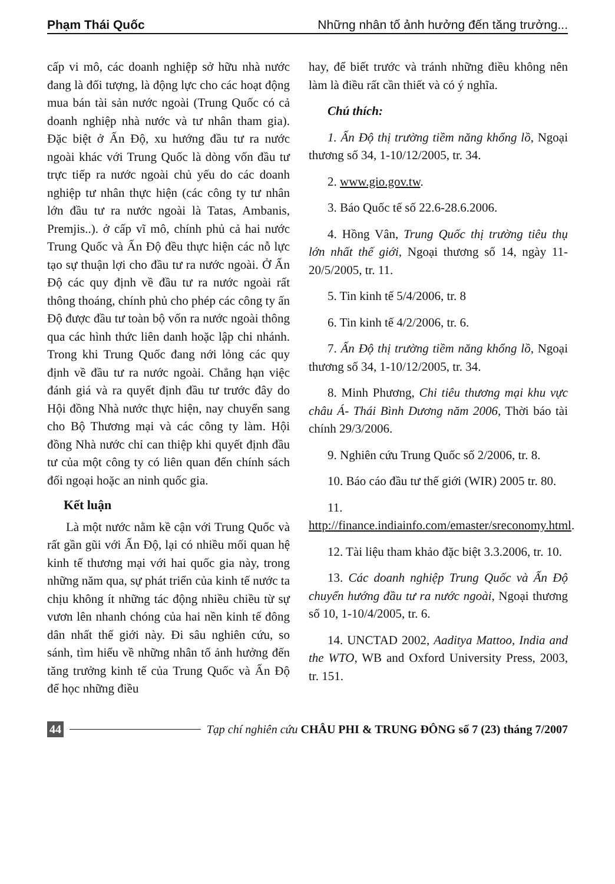Phạm Thái Quốc Những nhân tố ảnh hưởng đến tăng trưởng...
cấp vi mô, các doanh nghiệp sở hữu nhà nước đang là đối tượng, là động lực cho các hoạt động mua bán tài sản nước ngoài (Trung Quốc có cả doanh nghiệp nhà nước và tư nhân tham gia). Đặc biệt ở Ấn Độ, xu hướng đầu tư ra nước ngoài khác với Trung Quốc là dòng vốn đầu tư trực tiếp ra nước ngoài chủ yếu do các doanh nghiệp tư nhân thực hiện (các công ty tư nhân lớn đầu tư ra nước ngoài là Tatas, Ambanis, Premjis..). ở cấp vĩ mô, chính phủ cả hai nước Trung Quốc và Ấn Độ đều thực hiện các nỗ lực tạo sự thuận lợi cho đầu tư ra nước ngoài. Ở Ấn Độ các quy định về đầu tư ra nước ngoài rất thông thoáng, chính phủ cho phép các công ty ấn Độ được đầu tư toàn bộ vốn ra nước ngoài thông qua các hình thức liên danh hoặc lập chi nhánh. Trong khi Trung Quốc đang nới lỏng các quy định về đầu tư ra nước ngoài. Chẳng hạn việc đánh giá và ra quyết định đầu tư trước đây do Hội đồng Nhà nước thực hiện, nay chuyển sang cho Bộ Thương mại và các công ty làm. Hội đồng Nhà nước chỉ can thiệp khi quyết định đầu tư của một công ty có liên quan đến chính sách đối ngoại hoặc an ninh quốc gia.
Kết luận
Là một nước nằm kề cận với Trung Quốc và rất gần gũi với Ấn Độ, lại có nhiều mối quan hệ kinh tế thương mại với hai quốc gia này, trong những năm qua, sự phát triển của kinh tế nước ta chịu không ít những tác động nhiều chiều từ sự vươn lên nhanh chóng của hai nền kinh tế đông dân nhất thế giới này. Đi sâu nghiên cứu, so sánh, tìm hiểu về những nhân tố ảnh hưởng đến tăng trưởng kinh tế của Trung Quốc và Ấn Độ để học những điều
hay, để biết trước và tránh những điều không nên làm là điều rất cần thiết và có ý nghĩa.
Chú thích:
1. Ấn Độ thị trường tiềm năng khổng lồ, Ngoại thương số 34, 1-10/12/2005, tr. 34.
2. www.gio.gov.tw.
3. Báo Quốc tế số 22.6-28.6.2006.
4. Hồng Vân, Trung Quốc thị trường tiêu thụ lớn nhất thế giới, Ngoại thương số 14, ngày 11-20/5/2005, tr. 11.
5. Tin kinh tế 5/4/2006, tr. 8
6. Tin kinh tế 4/2/2006, tr. 6.
7. Ấn Độ thị trường tiềm năng khổng lồ, Ngoại thương số 34, 1-10/12/2005, tr. 34.
8. Minh Phương, Chi tiêu thương mại khu vực châu Á- Thái Bình Dương năm 2006, Thời báo tài chính 29/3/2006.
9. Nghiên cứu Trung Quốc số 2/2006, tr. 8.
10. Báo cáo đầu tư thế giới (WIR) 2005 tr. 80.
11. http://finance.indiainfo.com/emaster/sreconomy.html.
12. Tài liệu tham khảo đặc biệt 3.3.2006, tr. 10.
13. Các doanh nghiệp Trung Quốc và Ấn Độ chuyển hướng đầu tư ra nước ngoài, Ngoại thương số 10, 1-10/4/2005, tr. 6.
14. UNCTAD 2002, Aaditya Mattoo, India and the WTO, WB and Oxford University Press, 2003, tr. 151.
44 Tạp chí nghiên cứu CHÂU PHI & TRUNG ĐÔNG số 7 (23) tháng 7/2007